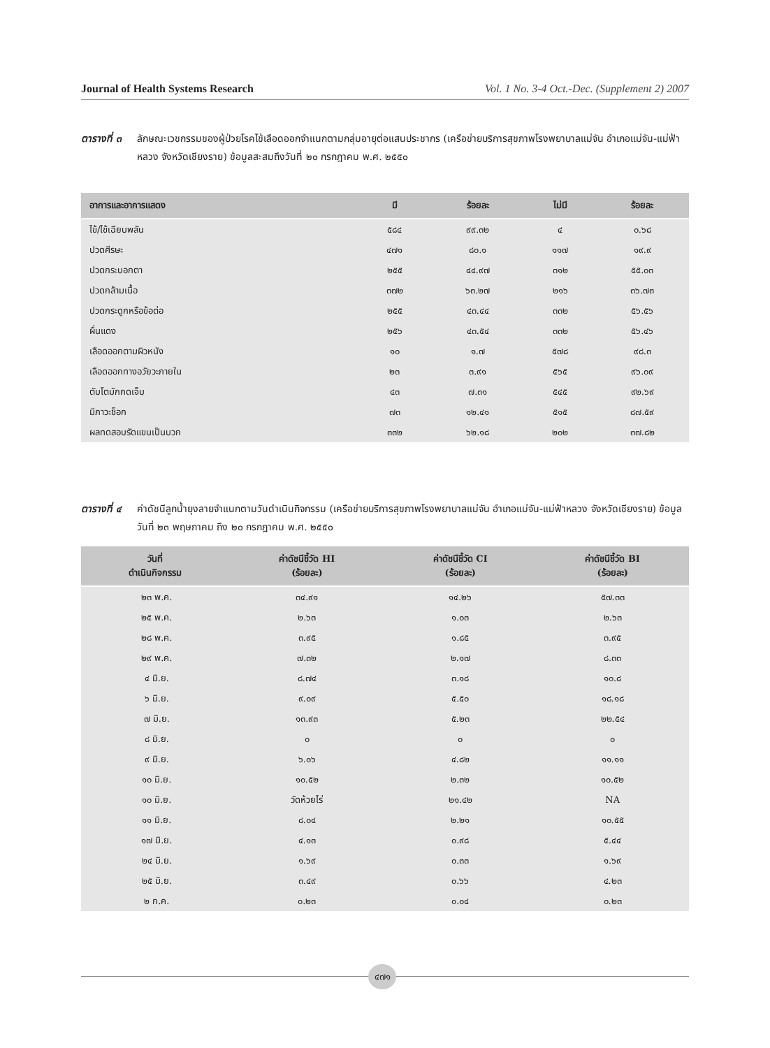Journal of Health Systems Research Vol. 1 No. 3-4 Oct.-Dec. (Supplement 2) 2007
ตารางที่ ๓ ลักษณะเวชกรรมของผู้ป่วยโรคไข้เลือดออกจำแนกตามกลุ่มอายุต่อแสนประชากร (เครือข่ายบริการสุขภาพโรงพยาบาลแม่จัน อำเภอแม่จัน-แม่ฟ้าหลวง จังหวัดเชียงราย) ข้อมูลสะสมถึงวันที่ ๒๐ กรกฎาคม พ.ศ. ๒๕๕๐
| อาการและอาการแสดง | มี | ร้อยละ | ไม่มี | ร้อยละ |
| --- | --- | --- | --- | --- |
| ไข้/ไข้เฉียบพลัน | ๕๘๔ | ๙๙.๓๒ | ๔ | ๐.๖๘ |
| ปวดศีรษะ | ๔๗๑ | ๘๐.๑ | ๑๑๗ | ๑๙.๙ |
| ปวดกระบอกตา | ๒๕๕ | ๔๔.๙๗ | ๓๑๒ | ๕๕.๐๓ |
| ปวดกล้ามเนื้อ | ๓๗๒ | ๖๓.๒๗ | ๒๑๖ | ๓๖.๗๓ |
| ปวดกระดูกหรือข้อต่อ | ๒๕๕ | ๔๓.๔๔ | ๓๓๒ | ๕๖.๕๖ |
| ผื่นแดง | ๒๕๖ | ๔๓.๕๔ | ๓๓๒ | ๕๖.๔๖ |
| เลือดออกตามผิวหนัง | ๑๐ | ๑.๗ | ๕๗๘ | ๙๘.๓ |
| เลือดออกทางอวัยวะภายใน | ๒๓ | ๓.๙๑ | ๕๖๕ | ๙๖.๐๙ |
| ตับโตมักกดเจ็บ | ๔๓ | ๗.๓๑ | ๕๔๕ | ๙๒.๖๙ |
| มีภาวะช็อก | ๗๓ | ๑๒.๔๑ | ๕๑๕ | ๘๗.๕๙ |
| ผลทดสอบรัดแขนเป็นบวก | ๓๓๒ | ๖๒.๑๘ | ๒๐๒ | ๓๗.๘๒ |
ตารางที่ ๔ ค่าดัชนีลูกน้ำยุงลายจำแนกตามวันดำเนินกิจกรรม (เครือข่ายบริการสุขภาพโรงพยาบาลแม่จัน อำเภอแม่จัน-แม่ฟ้าหลวง จังหวัดเชียงราย) ข้อมูลวันที่ ๒๓ พฤษภาคม ถึง ๒๐ กรกฎาคม พ.ศ. ๒๕๕๐
| วันที่ ดำเนินกิจกรรม | ค่าดัชนีชี้วัด HI (ร้อยละ) | ค่าดัชนีชี้วัด CI (ร้อยละ) | ค่าดัชนีชี้วัด BI (ร้อยละ) |
| --- | --- | --- | --- |
| ๒๓ พ.ค. | ๓๔.๙๑ | ๑๔.๒๖ | ๕๗.๓๓ |
| ๒๕ พ.ค. | ๒.๖๓ | ๑.๐๓ | ๒.๖๓ |
| ๒๘ พ.ค. | ๓.๙๕ | ๑.๘๕ | ๓.๙๕ |
| ๒๙ พ.ค. | ๗.๓๒ | ๒.๑๗ | ๘.๓๓ |
| ๔ มิ.ย. | ๘.๗๔ | ๓.๑๘ | ๑๐.๘ |
| ๖ มิ.ย. | ๙.๐๙ | ๕.๕๐ | ๑๘.๑๘ |
| ๗ มิ.ย. | ๑๓.๙๓ | ๕.๒๓ | ๒๒.๕๔ |
| ๘ มิ.ย. | ๐ | ๐ | ๐ |
| ๙ มิ.ย. | ๖.๐๖ | ๔.๘๒ | ๑๑.๑๑ |
| ๑๐ มิ.ย. | ๑๐.๕๒ | ๒.๓๒ | ๑๐.๕๒ |
| ๑๐ มิ.ย. | วัดห้วยไร่ | ๒๑.๔๒ | NA |
| ๑๑ มิ.ย. | ๘.๐๔ | ๒.๒๑ | ๑๐.๕๕ |
| ๑๗ มิ.ย. | ๔.๑๓ | ๐.๙๘ | ๕.๔๔ |
| ๒๔ มิ.ย. | ๑.๖๙ | ๐.๓๓ | ๑.๖๙ |
| ๒๕ มิ.ย. | ๓.๔๙ | ๐.๖๖ | ๔.๒๓ |
| ๒ ก.ค. | ๐.๒๓ | ๐.๐๔ | ๐.๒๓ |
๔๗๑